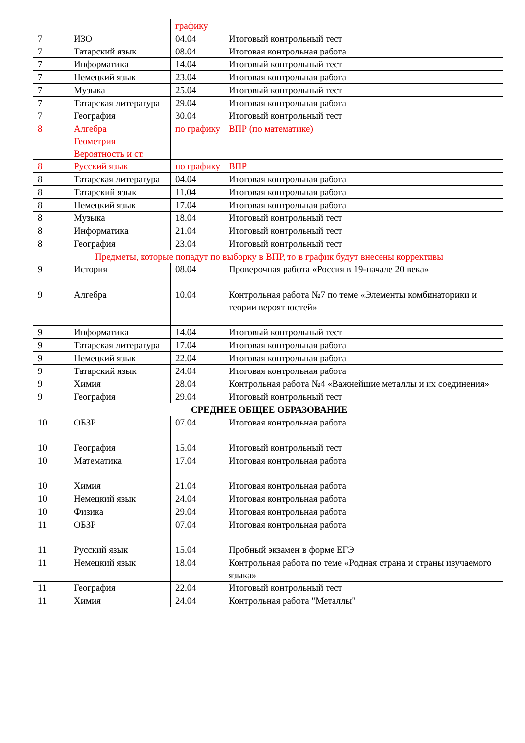| | | графику | |
| 7 | ИЗО | 04.04 | Итоговый контрольный тест |
| 7 | Татарский язык | 08.04 | Итоговая контрольная работа |
| 7 | Информатика | 14.04 | Итоговый контрольный тест |
| 7 | Немецкий язык | 23.04 | Итоговая контрольная работа |
| 7 | Музыка | 25.04 | Итоговый контрольный тест |
| 7 | Татарская литература | 29.04 | Итоговая контрольная работа |
| 7 | География | 30.04 | Итоговый контрольный тест |
| 8 | Алгебра Геометрия Вероятность и ст. | по графику | ВПР (по математике) |
| 8 | Русский язык | по графику | ВПР |
| 8 | Татарская литература | 04.04 | Итоговая контрольная работа |
| 8 | Татарский язык | 11.04 | Итоговая контрольная работа |
| 8 | Немецкий язык | 17.04 | Итоговая контрольная работа |
| 8 | Музыка | 18.04 | Итоговый контрольный тест |
| 8 | Информатика | 21.04 | Итоговый контрольный тест |
| 8 | География | 23.04 | Итоговый контрольный тест |
| Предметы, которые попадут по выборку в ВПР, то в график будут внесены коррективы | | | |
| 9 | История | 08.04 | Проверочная работа «Россия в 19-начале 20 века» |
| 9 | Алгебра | 10.04 | Контрольная работа №7 по теме «Элементы комбинаторики и теории вероятностей» |
| 9 | Информатика | 14.04 | Итоговый контрольный тест |
| 9 | Татарская литература | 17.04 | Итоговая контрольная работа |
| 9 | Немецкий язык | 22.04 | Итоговая контрольная работа |
| 9 | Татарский язык | 24.04 | Итоговая контрольная работа |
| 9 | Химия | 28.04 | Контрольная работа №4 «Важнейшие металлы и их соединения» |
| 9 | География | 29.04 | Итоговый контрольный тест |
| СРЕДНЕЕ ОБЩЕЕ ОБРАЗОВАНИЕ | | | |
| 10 | ОБЗР | 07.04 | Итоговая контрольная работа |
| 10 | География | 15.04 | Итоговый контрольный тест |
| 10 | Математика | 17.04 | Итоговая контрольная работа |
| 10 | Химия | 21.04 | Итоговая контрольная работа |
| 10 | Немецкий язык | 24.04 | Итоговая контрольная работа |
| 10 | Физика | 29.04 | Итоговая контрольная работа |
| 11 | ОБЗР | 07.04 | Итоговая контрольная работа |
| 11 | Русский язык | 15.04 | Пробный экзамен в форме ЕГЭ |
| 11 | Немецкий язык | 18.04 | Контрольная работа по теме «Родная страна и страны изучаемого языка» |
| 11 | География | 22.04 | Итоговый контрольный тест |
| 11 | Химия | 24.04 | Контрольная работа "Металлы" |